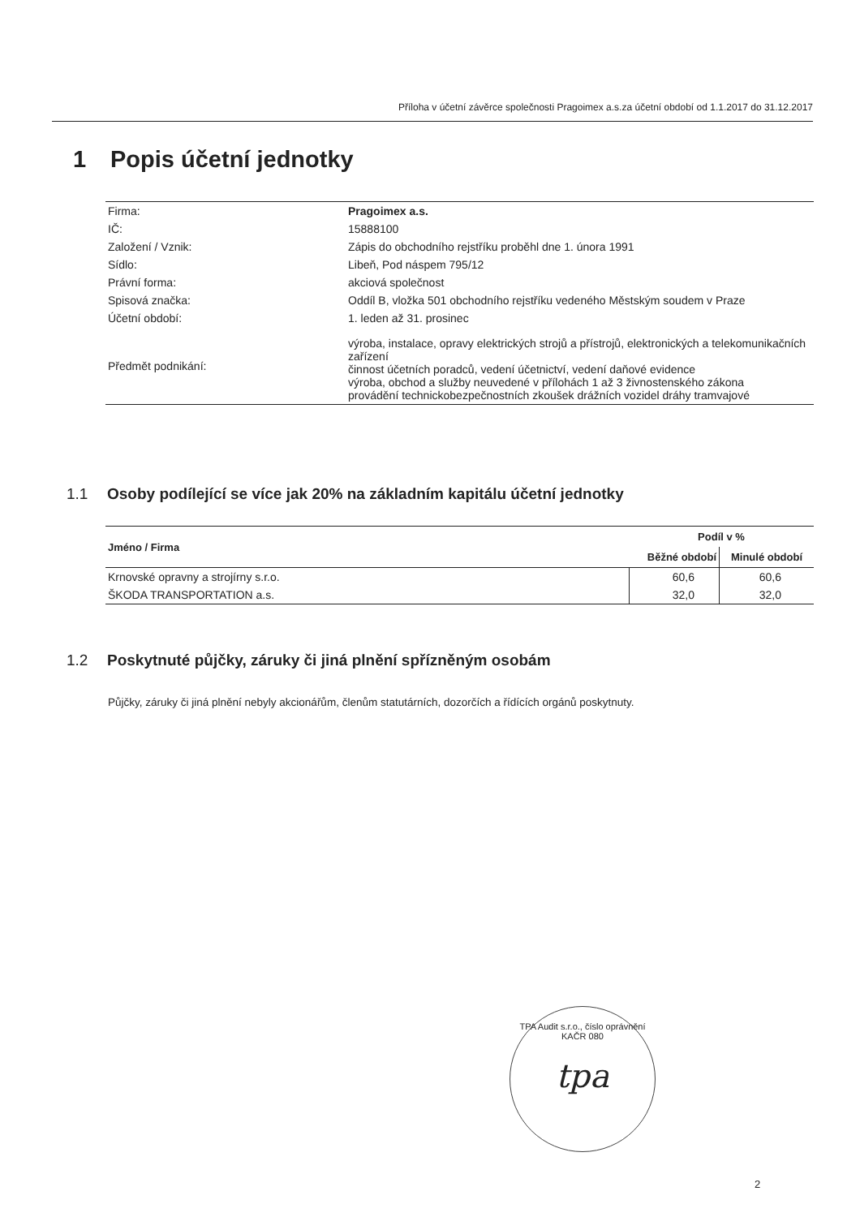Příloha v účetní závěrce společnosti Pragoimex a.s.za účetní období od 1.1.2017 do 31.12.2017
1 Popis účetní jednotky
| Firma: | Pragoimex a.s. |
| IČ: | 15888100 |
| Založení / Vznik: | Zápis do obchodního rejstříku proběhl dne 1. února 1991 |
| Sídlo: | Libeň, Pod náspem 795/12 |
| Právní forma: | akciová společnost |
| Spisová značka: | Oddíl B, vložka 501 obchodního rejstříku vedeného Městským soudem v Praze |
| Účetní období: | 1. leden až 31. prosinec |
| Předmět podnikání: | výroba, instalace, opravy elektrických strojů a přístrojů, elektronických a telekomunikačních zařízení činnost účetních poradců, vedení účetnictví, vedení daňové evidence výroba, obchod a služby neuvedené v přílohách 1 až 3 živnostenského zákona provádění technickobezpečnostních zkoušek drážních vozidel dráhy tramvajové |
1.1 Osoby podílející se více jak 20% na základním kapitálu účetní jednotky
| Jméno / Firma | Podíl v % | |
| --- | --- | --- |
| | Běžné období | Minulé období |
| Krnovské opravny a strojírny s.r.o. | 60,6 | 60,6 |
| ŠKODA TRANSPORTATION a.s. | 32,0 | 32,0 |
1.2 Poskytnuté půjčky, záruky či jiná plnění spřízněným osobám
Půjčky, záruky či jiná plnění nebyly akcionářům, členům statutárních, dozorčích a řídících orgánů poskytnuty.
TPA Audit s.r.o., číslo oprávnění KAČR 080
tpa
2